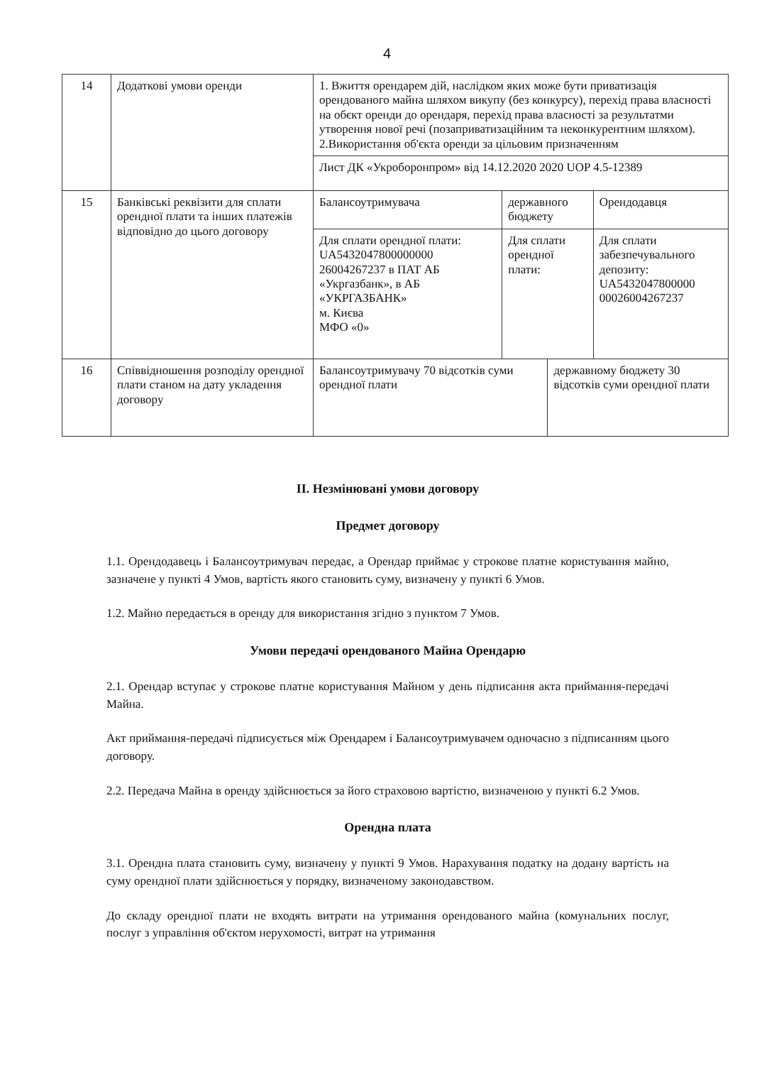4
| 14 | Додаткові умови оренди | 1. Вжиття орендарем дій, наслідком яких може бути приватизація орендованого майна шляхом викупу (без конкурсу), перехід права власності на обєкт оренди до орендаря, перехід права власності за результатми утворення нової речі (позаприватизаційним та неконкурентним шляхом). 2.Використання об'єкта оренди за цільовим призначенням | | | |
| | | Лист ДК «Укроборонпром» від 14.12.2020 2020 UOP 4.5-12389 | | | |
| 15 | Банківські реквізити для сплати орендної плати та інших платежів відповідно до цього договору | Балансоутримувача | державного бюджету | | Орендодавця |
| | | Для сплати орендної плати: UA5432047800000000 26004267237 в ПАТ АБ «Укргазбанк», в АБ «УКРГАЗБАНК» м. Києва МФО «0» | Для сплати орендної плати: | | Для сплати забезпечувального депозиту: UA5432047800000 00026004267237 |
| 16 | Співвідношення розподілу орендної плати станом на дату укладення договору | Балансоутримувачу 70 відсотків суми орендної плати | | державному бюджету 30 відсотків суми орендної плати | |
ІІ. Незмінювані умови договору
Предмет договору
1.1. Орендодавець і Балансоутримувач передає, а Орендар приймає у строкове платне користування майно, зазначене у пункті 4 Умов, вартість якого становить суму, визначену у пункті 6 Умов.
1.2. Майно передається в оренду для використання згідно з пунктом 7 Умов.
Умови передачі орендованого Майна Орендарю
2.1. Орендар вступає у строкове платне користування Майном у день підписання акта приймання-передачі Майна.
Акт приймання-передачі підписується між Орендарем і Балансоутримувачем одночасно з підписанням цього договору.
2.2. Передача Майна в оренду здійснюється за його страховою вартістю, визначеною у пункті 6.2 Умов.
Орендна плата
3.1. Орендна плата становить суму, визначену у пункті 9 Умов. Нарахування податку на додану вартість на суму орендної плати здійснюється у порядку, визначеному законодавством.
До складу орендної плати не входять витрати на утримання орендованого майна (комунальних послуг, послуг з управління об'єктом нерухомості, витрат на утримання